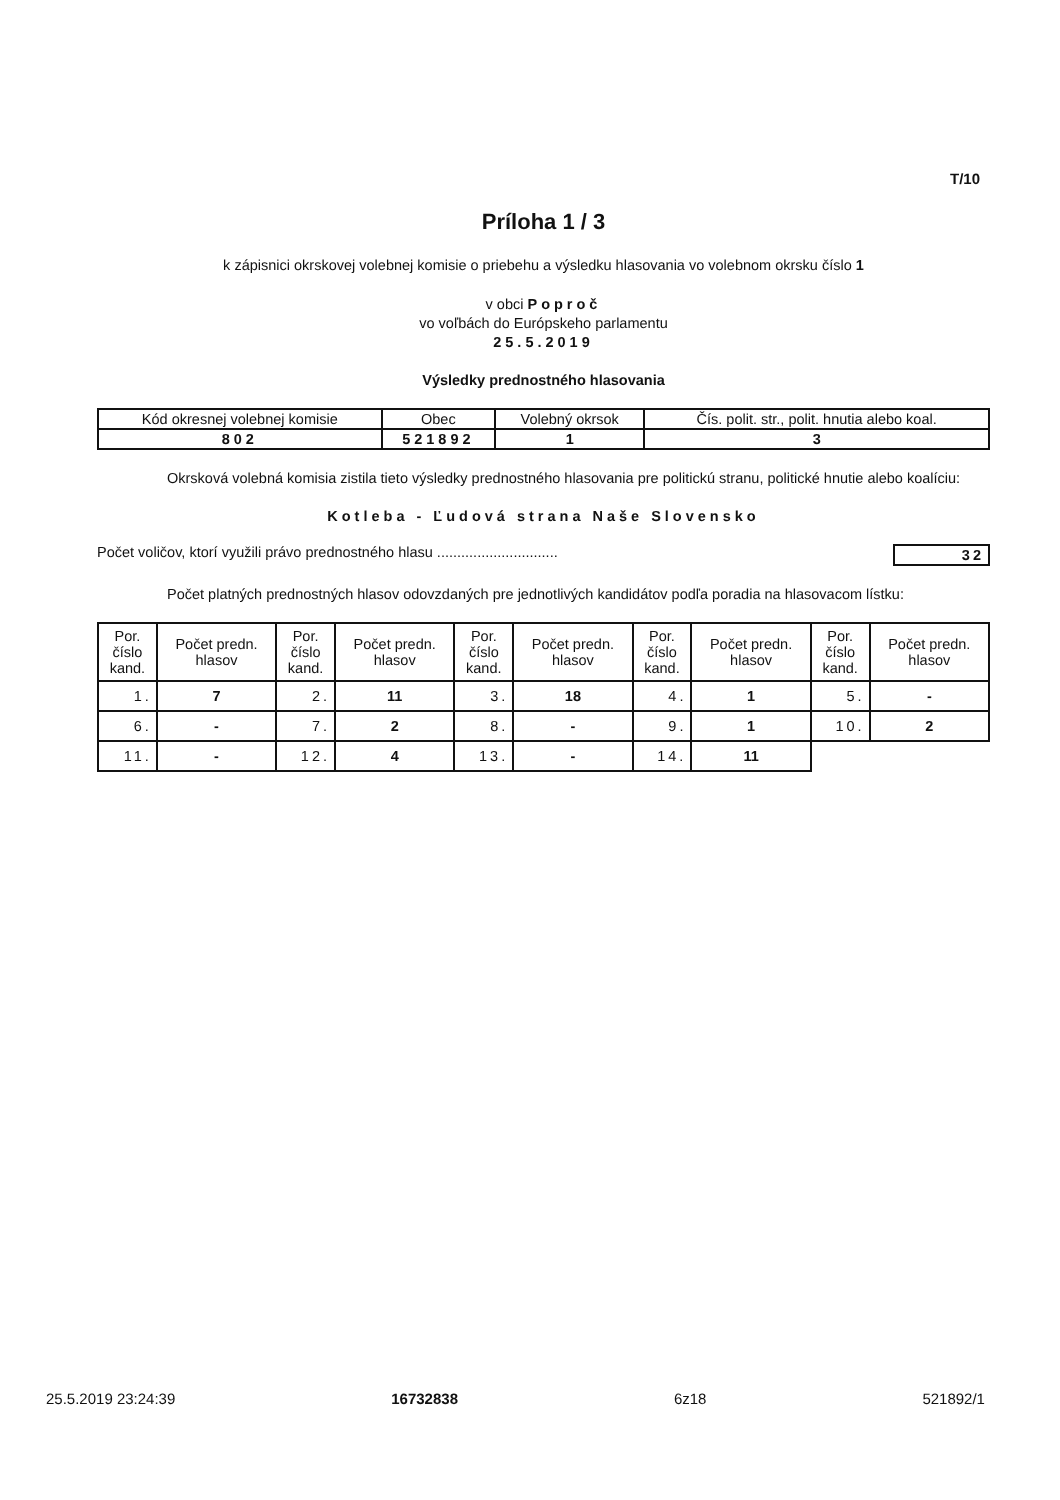T/10
Príloha 1 / 3
k zápisnici okrskovej volebnej komisie o priebehu a výsledku hlasovania vo volebnom okrsku číslo 1
v obci Poproč
vo voľbách do Európskeho parlamentu
25.5.2019
Výsledky prednostného hlasovania
| Kód okresnej volebnej komisie | Obec | Volebný okrsok | Čís. polit. str., polit. hnutia alebo koal. |
| --- | --- | --- | --- |
| 802 | 521892 | 1 | 3 |
Okrsková volebná komisia zistila tieto výsledky prednostného hlasovania pre politickú stranu, politické hnutie alebo koalíciu:
Kotleba - Ľudová strana Naše Slovensko
Počet voličov, ktorí využili právo prednostného hlasu .............................. 32
Počet platných prednostných hlasov odovzdaných pre jednotlivých kandidátov podľa poradia na hlasovacom lístku:
| Por. číslo kand. | Počet predn. hlasov | Por. číslo kand. | Počet predn. hlasov | Por. číslo kand. | Počet predn. hlasov | Por. číslo kand. | Počet predn. hlasov | Por. číslo kand. | Počet predn. hlasov |
| --- | --- | --- | --- | --- | --- | --- | --- | --- | --- |
| 1. | 7 | 2. | 11 | 3. | 18 | 4. | 1 | 5. | - |
| 6. | - | 7. | 2 | 8. | - | 9. | 1 | 10. | 2 |
| 11. | - | 12. | 4 | 13. | - | 14. | 11 | | |
25.5.2019 23:24:39 16732838 6z18 521892/1